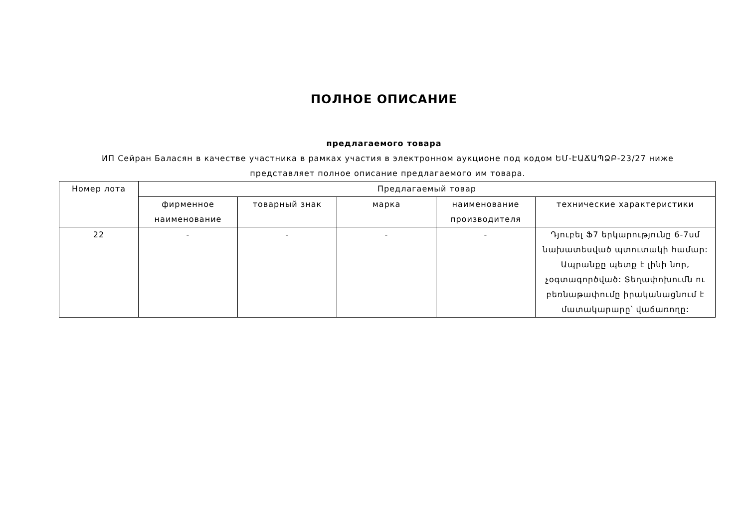ПОЛНОЕ ОПИСАНИЕ
предлагаемого товара
ИП Сейран Баласян в качестве участника в рамках участия в электронном аукционе под кодом ԵՄ-ԷԱՃԱՊՁԲ-23/27 ниже представляет полное описание предлагаемого им товара.
| Номер лота | Предлагаемый товар | | | | |
| --- | --- | --- | --- | --- | --- |
| | фирменное наименование | товарный знак | марка | наименование производителя | технические характеристики |
| 22 | - | - | - | - | Դյուբել Ֆ7 երկարությունը 6-7սմ նախատեսված պտուտակի համար: Ապրանքը պետք է լինի նոր, չօգտագործված: Տեղափոխումն ու բեռնաթափումը իրականացնում է մատակարարը՝ վաճառողը: |